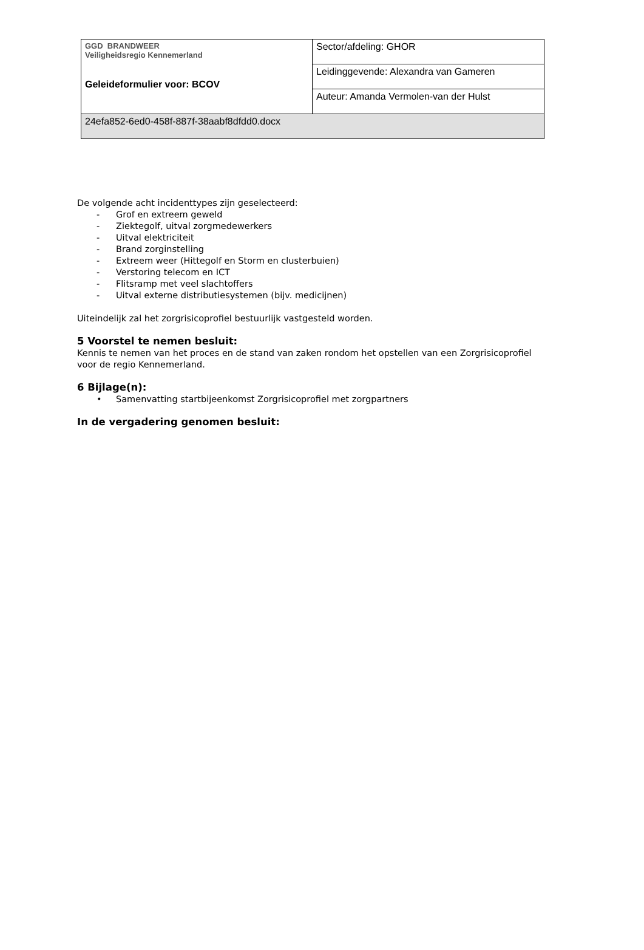| GGD BRANDWEER Veiligheidsregio Kennemerland Geleideformulier voor: BCOV | Sector/afdeling: GHOR |
| | Leidinggevende: Alexandra van Gameren |
| | Auteur: Amanda Vermolen-van der Hulst |
| 24efa852-6ed0-458f-887f-38aabf8dfdd0.docx | |
De volgende acht incidenttypes zijn geselecteerd:
- Grof en extreem geweld
- Ziektegolf, uitval zorgmedewerkers
- Uitval elektriciteit
- Brand zorginstelling
- Extreem weer (Hittegolf en Storm en clusterbuien)
- Verstoring telecom en ICT
- Flitsramp met veel slachtoffers
- Uitval externe distributiesystemen (bijv. medicijnen)
Uiteindelijk zal het zorgrisicoprofiel bestuurlijk vastgesteld worden.
5 Voorstel te nemen besluit:
Kennis te nemen van het proces en de stand van zaken rondom het opstellen van een Zorgrisicoprofiel voor de regio Kennemerland.
6 Bijlage(n):
• Samenvatting startbijeenkomst Zorgrisicoprofiel met zorgpartners
In de vergadering genomen besluit: